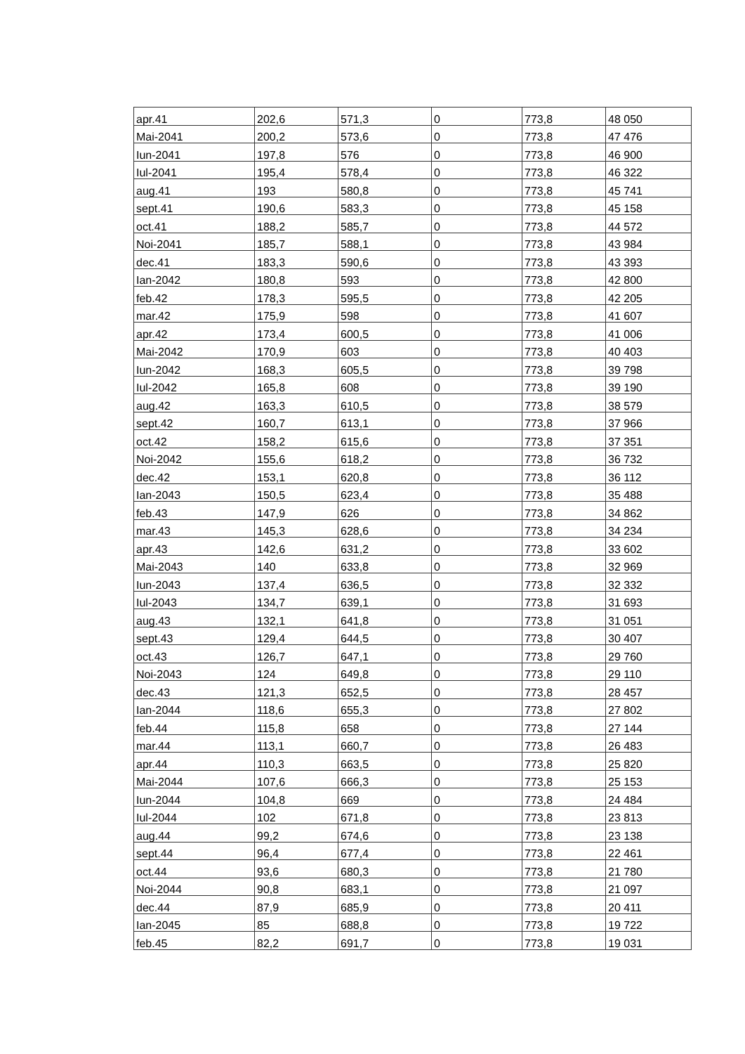| apr.41 | 202,6 | 571,3 | 0 | 773,8 | 48 050 |
| Mai-2041 | 200,2 | 573,6 | 0 | 773,8 | 47 476 |
| Iun-2041 | 197,8 | 576 | 0 | 773,8 | 46 900 |
| Iul-2041 | 195,4 | 578,4 | 0 | 773,8 | 46 322 |
| aug.41 | 193 | 580,8 | 0 | 773,8 | 45 741 |
| sept.41 | 190,6 | 583,3 | 0 | 773,8 | 45 158 |
| oct.41 | 188,2 | 585,7 | 0 | 773,8 | 44 572 |
| Noi-2041 | 185,7 | 588,1 | 0 | 773,8 | 43 984 |
| dec.41 | 183,3 | 590,6 | 0 | 773,8 | 43 393 |
| Ian-2042 | 180,8 | 593 | 0 | 773,8 | 42 800 |
| feb.42 | 178,3 | 595,5 | 0 | 773,8 | 42 205 |
| mar.42 | 175,9 | 598 | 0 | 773,8 | 41 607 |
| apr.42 | 173,4 | 600,5 | 0 | 773,8 | 41 006 |
| Mai-2042 | 170,9 | 603 | 0 | 773,8 | 40 403 |
| Iun-2042 | 168,3 | 605,5 | 0 | 773,8 | 39 798 |
| Iul-2042 | 165,8 | 608 | 0 | 773,8 | 39 190 |
| aug.42 | 163,3 | 610,5 | 0 | 773,8 | 38 579 |
| sept.42 | 160,7 | 613,1 | 0 | 773,8 | 37 966 |
| oct.42 | 158,2 | 615,6 | 0 | 773,8 | 37 351 |
| Noi-2042 | 155,6 | 618,2 | 0 | 773,8 | 36 732 |
| dec.42 | 153,1 | 620,8 | 0 | 773,8 | 36 112 |
| Ian-2043 | 150,5 | 623,4 | 0 | 773,8 | 35 488 |
| feb.43 | 147,9 | 626 | 0 | 773,8 | 34 862 |
| mar.43 | 145,3 | 628,6 | 0 | 773,8 | 34 234 |
| apr.43 | 142,6 | 631,2 | 0 | 773,8 | 33 602 |
| Mai-2043 | 140 | 633,8 | 0 | 773,8 | 32 969 |
| Iun-2043 | 137,4 | 636,5 | 0 | 773,8 | 32 332 |
| Iul-2043 | 134,7 | 639,1 | 0 | 773,8 | 31 693 |
| aug.43 | 132,1 | 641,8 | 0 | 773,8 | 31 051 |
| sept.43 | 129,4 | 644,5 | 0 | 773,8 | 30 407 |
| oct.43 | 126,7 | 647,1 | 0 | 773,8 | 29 760 |
| Noi-2043 | 124 | 649,8 | 0 | 773,8 | 29 110 |
| dec.43 | 121,3 | 652,5 | 0 | 773,8 | 28 457 |
| Ian-2044 | 118,6 | 655,3 | 0 | 773,8 | 27 802 |
| feb.44 | 115,8 | 658 | 0 | 773,8 | 27 144 |
| mar.44 | 113,1 | 660,7 | 0 | 773,8 | 26 483 |
| apr.44 | 110,3 | 663,5 | 0 | 773,8 | 25 820 |
| Mai-2044 | 107,6 | 666,3 | 0 | 773,8 | 25 153 |
| Iun-2044 | 104,8 | 669 | 0 | 773,8 | 24 484 |
| Iul-2044 | 102 | 671,8 | 0 | 773,8 | 23 813 |
| aug.44 | 99,2 | 674,6 | 0 | 773,8 | 23 138 |
| sept.44 | 96,4 | 677,4 | 0 | 773,8 | 22 461 |
| oct.44 | 93,6 | 680,3 | 0 | 773,8 | 21 780 |
| Noi-2044 | 90,8 | 683,1 | 0 | 773,8 | 21 097 |
| dec.44 | 87,9 | 685,9 | 0 | 773,8 | 20 411 |
| Ian-2045 | 85 | 688,8 | 0 | 773,8 | 19 722 |
| feb.45 | 82,2 | 691,7 | 0 | 773,8 | 19 031 |